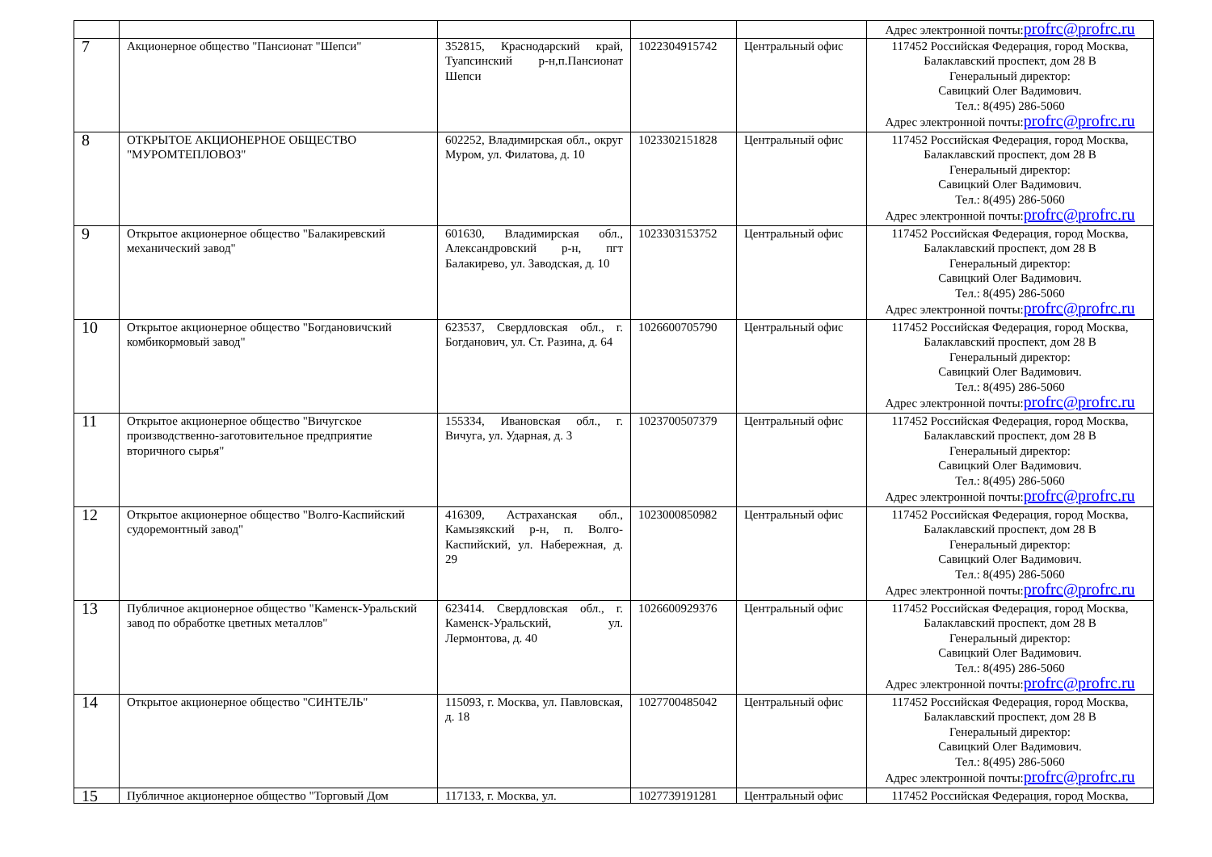| | | | | | Адрес электронной почты: profrc@profrc.ru |
| 7 | Акционерное общество "Пансионат "Шепси" | 352815, Краснодарский край, Туапсинский р-н,п.Пансионат Шепси | 1022304915742 | Центральный офис | 117452 Российская Федерация, город Москва, Балаклавский проспект, дом 28 В Генеральный директор: Савицкий Олег Вадимович. Тел.: 8(495) 286-5060 Адрес электронной почты: profrc@profrc.ru |
| 8 | ОТКРЫТОЕ АКЦИОНЕРНОЕ ОБЩЕСТВО "МУРОМТЕПЛОВОЗ" | 602252, Владимирская обл., округ Муром, ул. Филатова, д. 10 | 1023302151828 | Центральный офис | 117452 Российская Федерация, город Москва, Балаклавский проспект, дом 28 В Генеральный директор: Савицкий Олег Вадимович. Тел.: 8(495) 286-5060 Адрес электронной почты: profrc@profrc.ru |
| 9 | Открытое акционерное общество "Балакиревский механический завод" | 601630, Владимирская обл., Александровский р-н, пгт Балакирево, ул. Заводская, д. 10 | 1023303153752 | Центральный офис | 117452 Российская Федерация, город Москва, Балаклавский проспект, дом 28 В Генеральный директор: Савицкий Олег Вадимович. Тел.: 8(495) 286-5060 Адрес электронной почты: profrc@profrc.ru |
| 10 | Открытое акционерное общество "Богдановичский комбикормовый завод" | 623537, Свердловская обл., г. Богданович, ул. Ст. Разина, д. 64 | 1026600705790 | Центральный офис | 117452 Российская Федерация, город Москва, Балаклавский проспект, дом 28 В Генеральный директор: Савицкий Олег Вадимович. Тел.: 8(495) 286-5060 Адрес электронной почты: profrc@profrc.ru |
| 11 | Открытое акционерное общество "Вичугское производственно-заготовительное предприятие вторичного сырья" | 155334, Ивановская обл., г. Вичуга, ул. Ударная, д. 3 | 1023700507379 | Центральный офис | 117452 Российская Федерация, город Москва, Балаклавский проспект, дом 28 В Генеральный директор: Савицкий Олег Вадимович. Тел.: 8(495) 286-5060 Адрес электронной почты: profrc@profrc.ru |
| 12 | Открытое акционерное общество "Волго-Каспийский судоремонтный завод" | 416309, Астраханская обл., Камызякский р-н, п. Волго-Каспийский, ул. Набережная, д. 29 | 1023000850982 | Центральный офис | 117452 Российская Федерация, город Москва, Балаклавский проспект, дом 28 В Генеральный директор: Савицкий Олег Вадимович. Тел.: 8(495) 286-5060 Адрес электронной почты: profrc@profrc.ru |
| 13 | Публичное акционерное общество "Каменск-Уральский завод по обработке цветных металлов" | 623414. Свердловская обл., г. Каменск-Уральский, ул. Лермонтова, д. 40 | 1026600929376 | Центральный офис | 117452 Российская Федерация, город Москва, Балаклавский проспект, дом 28 В Генеральный директор: Савицкий Олег Вадимович. Тел.: 8(495) 286-5060 Адрес электронной почты: profrc@profrc.ru |
| 14 | Открытое акционерное общество "СИНТЕЛЬ" | 115093, г. Москва, ул. Павловская, д. 18 | 1027700485042 | Центральный офис | 117452 Российская Федерация, город Москва, Балаклавский проспект, дом 28 В Генеральный директор: Савицкий Олег Вадимович. Тел.: 8(495) 286-5060 Адрес электронной почты: profrc@profrc.ru |
| 15 | Публичное акционерное общество "Торговый Дом | 117133, г. Москва, ул. | 1027739191281 | Центральный офис | 117452 Российская Федерация, город Москва, |